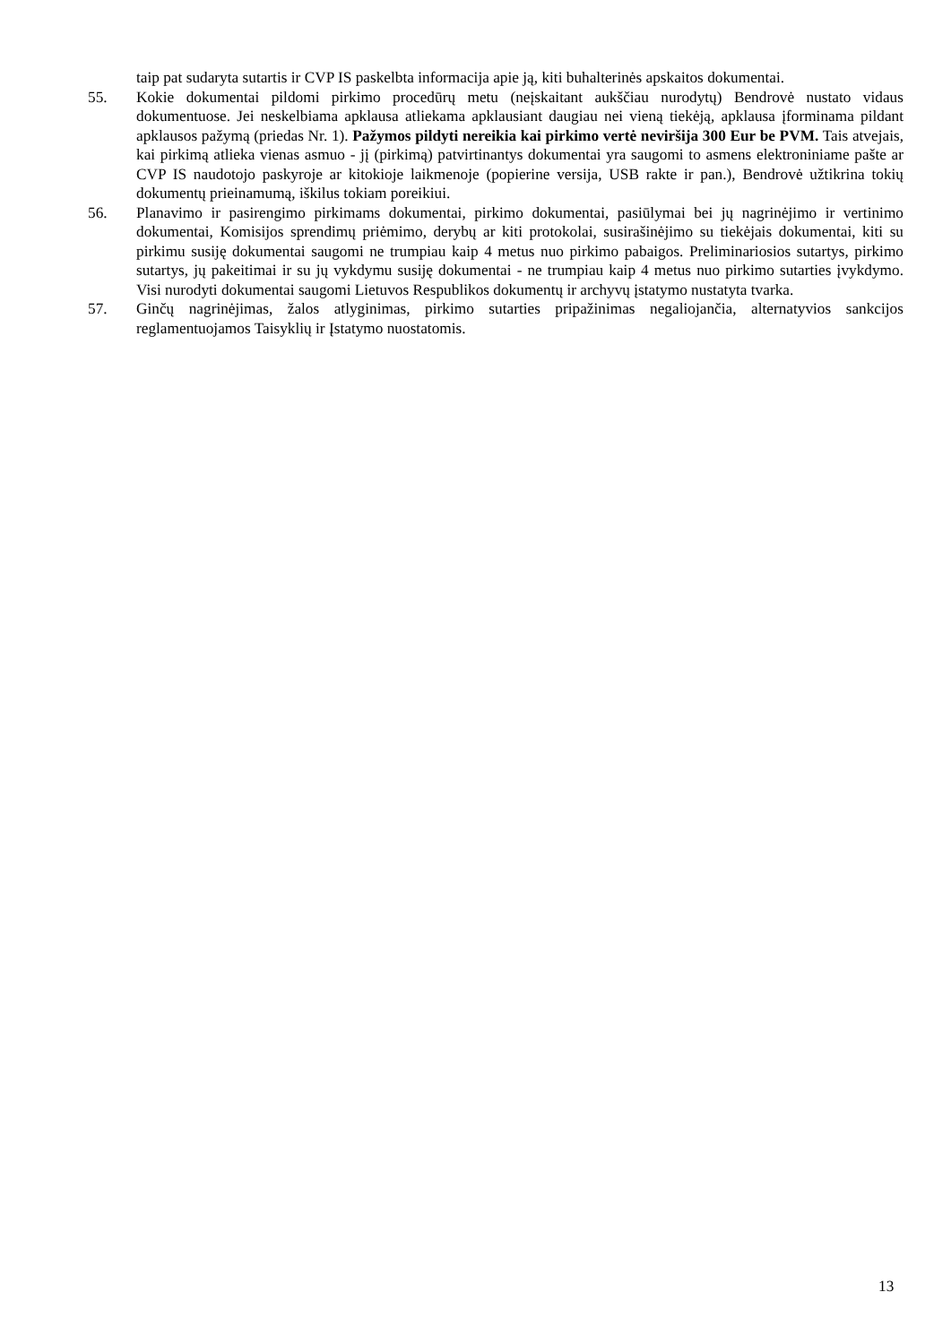taip pat sudaryta sutartis ir CVP IS paskelbta informacija apie ją, kiti buhalterinės apskaitos dokumentai.
55. Kokie dokumentai pildomi pirkimo procedūrų metu (neįskaitant aukščiau nurodytų) Bendrovė nustato vidaus dokumentuose. Jei neskelbiama apklausa atliekama apklausiant daugiau nei vieną tiekėją, apklausa įforminama pildant apklausos pažymą (priedas Nr. 1). Pažymos pildyti nereikia kai pirkimo vertė neviršija 300 Eur be PVM. Tais atvejais, kai pirkimą atlieka vienas asmuo - jį (pirkimą) patvirtinantys dokumentai yra saugomi to asmens elektroniniame pašte ar CVP IS naudotojo paskyroje ar kitokioje laikmenoje (popierine versija, USB rakte ir pan.), Bendrovė užtikrina tokių dokumentų prieinamumą, iškilus tokiam poreikiui.
56. Planavimo ir pasirengimo pirkimams dokumentai, pirkimo dokumentai, pasiūlymai bei jų nagrinėjimo ir vertinimo dokumentai, Komisijos sprendimų priėmimo, derybų ar kiti protokolai, susirašinėjimo su tiekėjais dokumentai, kiti su pirkimu susiję dokumentai saugomi ne trumpiau kaip 4 metus nuo pirkimo pabaigos. Preliminariosios sutartys, pirkimo sutartys, jų pakeitimai ir su jų vykdymu susiję dokumentai - ne trumpiau kaip 4 metus nuo pirkimo sutarties įvykdymo. Visi nurodyti dokumentai saugomi Lietuvos Respublikos dokumentų ir archyvų įstatymo nustatyta tvarka.
57. Ginčų nagrinėjimas, žalos atlyginimas, pirkimo sutarties pripažinimas negaliojančia, alternatyvios sankcijos reglamentuojamos Taisyklių ir Įstatymo nuostatomis.
13